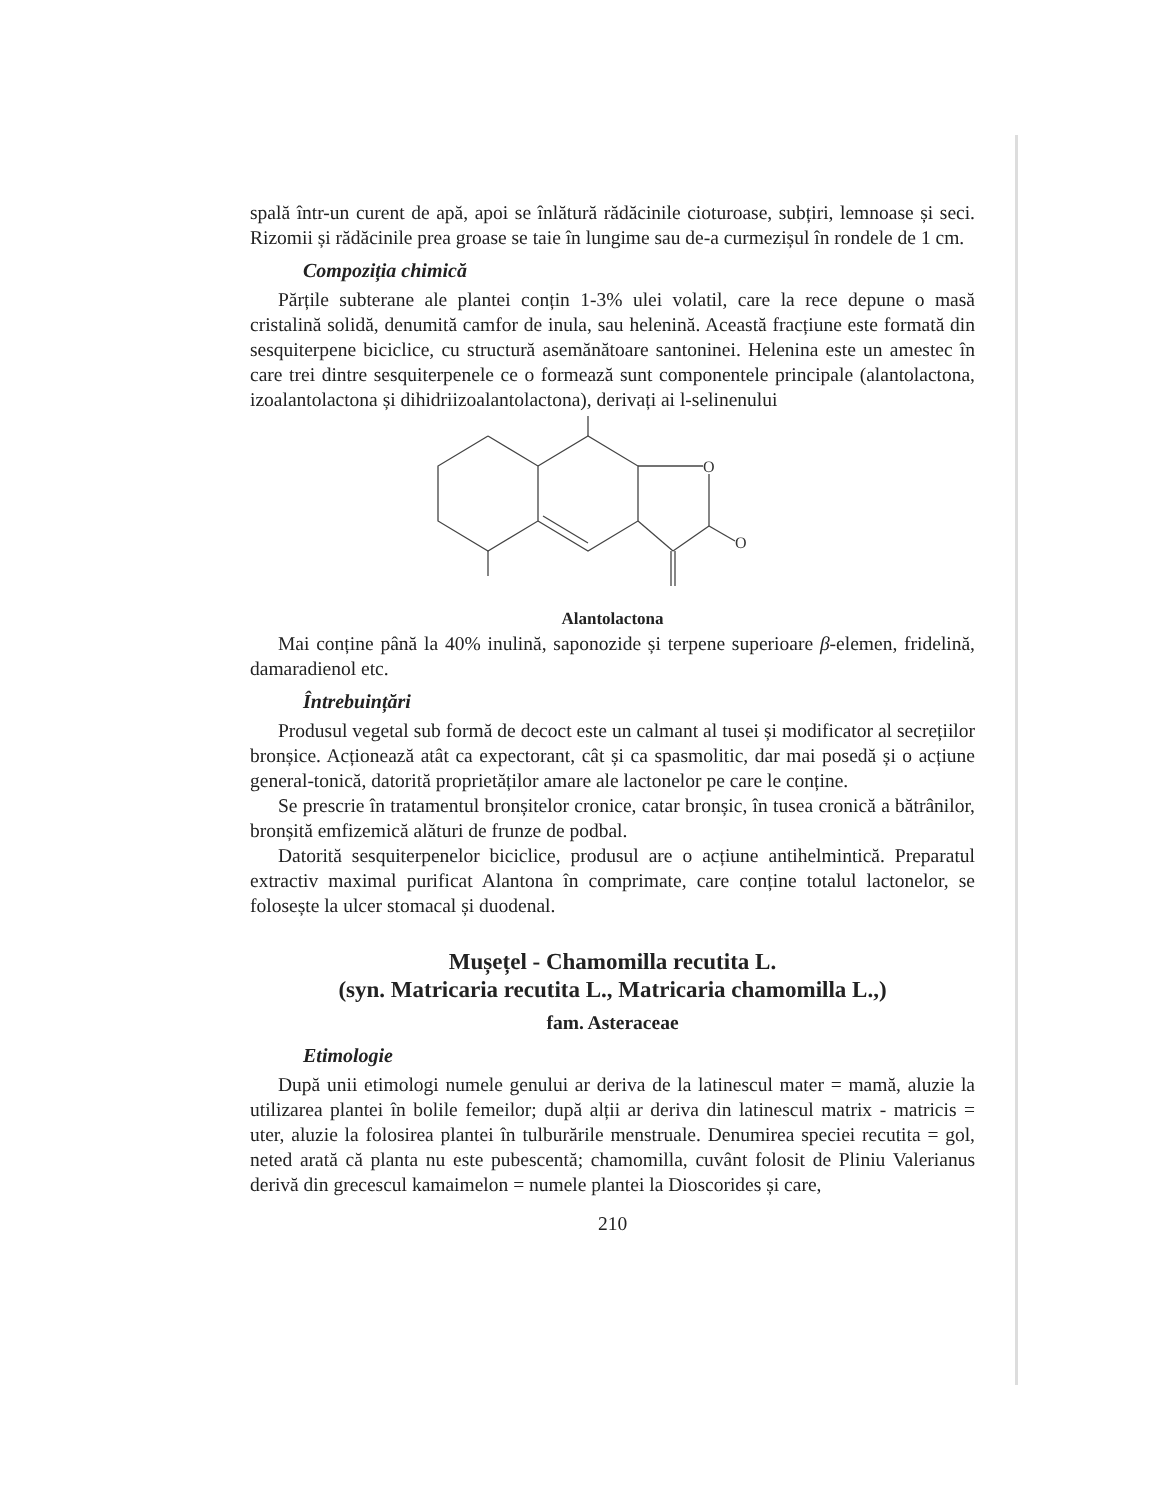spală într-un curent de apă, apoi se înlătură rădăcinile cioturoase, subțiri, lemnoase și seci. Rizomii și rădăcinile prea groase se taie în lungime sau de-a curmezișul în rondele de 1 cm.
Compoziția chimică
Părțile subterane ale plantei conțin 1-3% ulei volatil, care la rece depune o masă cristalină solidă, denumită camfor de inula, sau helenină. Această fracțiune este formată din sesquiterpene biciclice, cu structură asemănătoare santoninei. Helenina este un amestec în care trei dintre sesquiterpenele ce o formează sunt componentele principale (alantolactona, izoalantolactona și dihidriizoalantolactona), derivați ai l-selinenului
O
O
Alantolactona
Mai conține până la 40% inulină, saponozide și terpene superioare β-elemen, fridelină, damaradienol etc.
Întrebuințări
Produsul vegetal sub formă de decoct este un calmant al tusei și modificator al secrețiilor bronșice. Acționează atât ca expectorant, cât și ca spasmolitic, dar mai posedă și o acțiune general-tonică, datorită proprietăților amare ale lactonelor pe care le conține.
Se prescrie în tratamentul bronșitelor cronice, catar bronșic, în tusea cronică a bătrânilor, bronșită emfizemică alături de frunze de podbal.
Datorită sesquiterpenelor biciclice, produsul are o acțiune antihelmintică. Preparatul extractiv maximal purificat Alantona în comprimate, care conține totalul lactonelor, se folosește la ulcer stomacal și duodenal.
Mușețel - Chamomilla recutita L.
(syn. Matricaria recutita L., Matricaria chamomilla L.,)
fam. Asteraceae
Etimologie
După unii etimologi numele genului ar deriva de la latinescul mater = mamă, aluzie la utilizarea plantei în bolile femeilor; după alții ar deriva din latinescul matrix - matricis = uter, aluzie la folosirea plantei în tulburările menstruale. Denumirea speciei recutita = gol, neted arată că planta nu este pubescentă; chamomilla, cuvânt folosit de Pliniu Valerianus derivă din grecescul kamaimelon = numele plantei la Dioscorides și care,
210